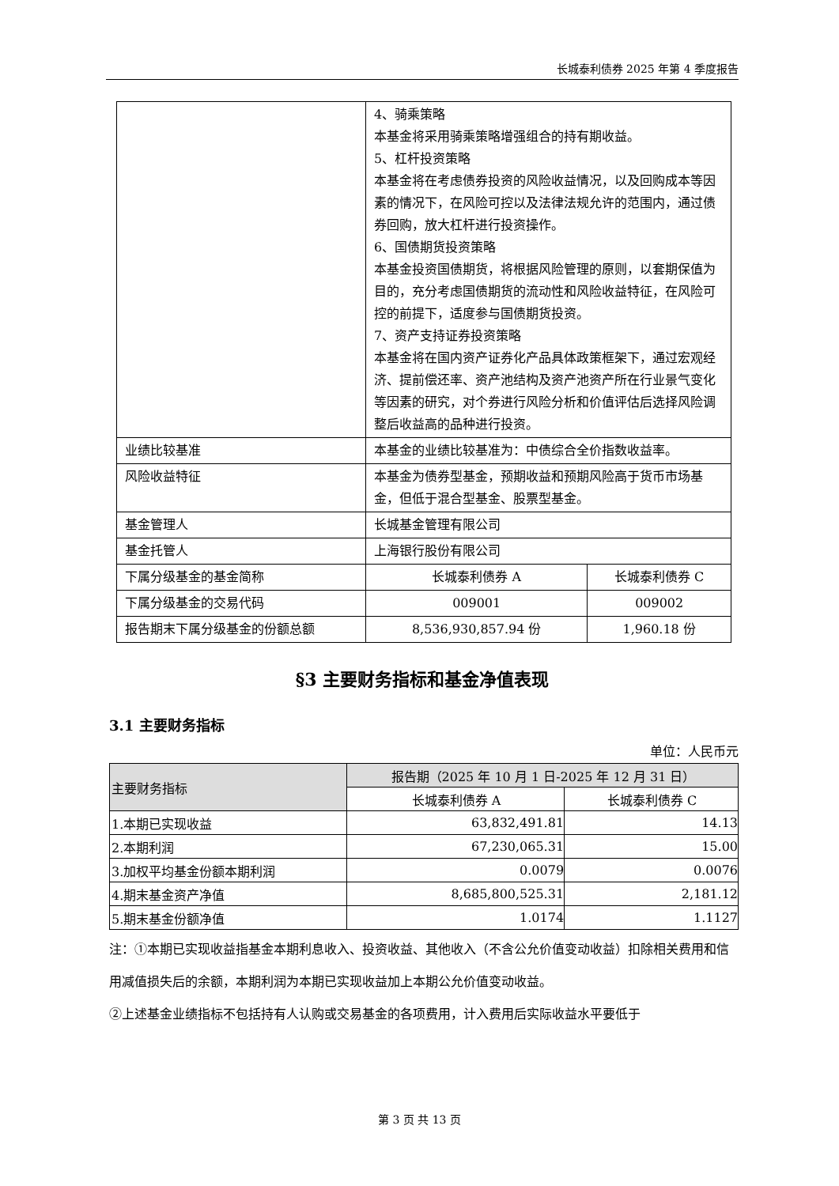长城泰利债券 2025 年第 4 季度报告
| | 4、骑乘策略 本基金将采用骑乘策略增强组合的持有期收益。 5、杠杆投资策略 本基金将在考虑债券投资的风险收益情况，以及回购成本等因素的情况下，在风险可控以及法律法规允许的范围内，通过债券回购，放大杠杆进行投资操作。 6、国债期货投资策略 本基金投资国债期货，将根据风险管理的原则，以套期保值为目的，充分考虑国债期货的流动性和风险收益特征，在风险可控的前提下，适度参与国债期货投资。 7、资产支持证券投资策略 本基金将在国内资产证券化产品具体政策框架下，通过宏观经济、提前偿还率、资产池结构及资产池资产所在行业景气变化等因素的研究，对个券进行风险分析和价值评估后选择风险调整后收益高的品种进行投资。 | |
| 业绩比较基准 | 本基金的业绩比较基准为：中债综合全价指数收益率。 | |
| 风险收益特征 | 本基金为债券型基金，预期收益和预期风险高于货币市场基金，但低于混合型基金、股票型基金。 | |
| 基金管理人 | 长城基金管理有限公司 | |
| 基金托管人 | 上海银行股份有限公司 | |
| 下属分级基金的基金简称 | 长城泰利债券 A | 长城泰利债券 C |
| 下属分级基金的交易代码 | 009001 | 009002 |
| 报告期末下属分级基金的份额总额 | 8,536,930,857.94 份 | 1,960.18 份 |
§3 主要财务指标和基金净值表现
3.1 主要财务指标
单位：人民币元
| 主要财务指标 | 报告期（2025 年 10 月 1 日-2025 年 12 月 31 日） | |
| --- | --- | --- |
| | 长城泰利债券 A | 长城泰利债券 C |
| 1.本期已实现收益 | 63,832,491.81 | 14.13 |
| 2.本期利润 | 67,230,065.31 | 15.00 |
| 3.加权平均基金份额本期利润 | 0.0079 | 0.0076 |
| 4.期末基金资产净值 | 8,685,800,525.31 | 2,181.12 |
| 5.期末基金份额净值 | 1.0174 | 1.1127 |
注：①本期已实现收益指基金本期利息收入、投资收益、其他收入（不含公允价值变动收益）扣除相关费用和信用减值损失后的余额，本期利润为本期已实现收益加上本期公允价值变动收益。
②上述基金业绩指标不包括持有人认购或交易基金的各项费用，计入费用后实际收益水平要低于
第 3 页 共 13 页